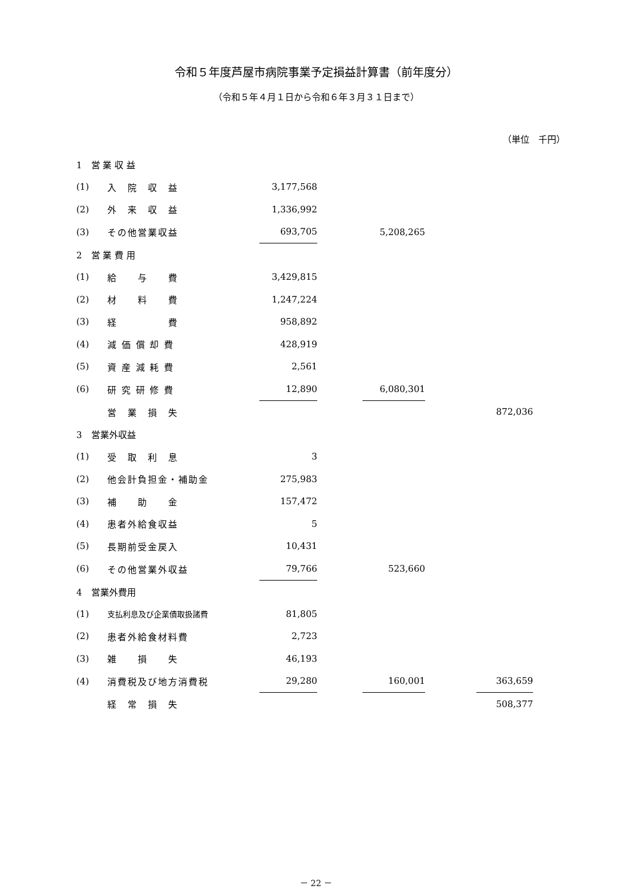令和５年度芦屋市病院事業予定損益計算書（前年度分）
（令和５年４月１日から令和６年３月３１日まで）
（単位　千円）
| 1 営 業 収 益 | | | | | | |
| (1) | 入 院 収 益 | 3,177,568 | | | | |
| (2) | 外 来 収 益 | 1,336,992 | | | | |
| (3) | その他営業収益 | 693,705 | | 5,208,265 | | |
| 2 営 業 費 用 | | | | | | |
| (1) | 給 与 費 | 3,429,815 | | | | |
| (2) | 材 料 費 | 1,247,224 | | | | |
| (3) | 経 費 | 958,892 | | | | |
| (4) | 減 価 償 却 費 | 428,919 | | | | |
| (5) | 資 産 減 耗 費 | 2,561 | | | | |
| (6) | 研 究 研 修 費 | 12,890 | | 6,080,301 | | |
| | 営 業 損 失 | | | | | 872,036 |
| 3 営業外収益 | | | | | | |
| (1) | 受 取 利 息 | 3 | | | | |
| (2) | 他会計負担金・補助金 | 275,983 | | | | |
| (3) | 補 助 金 | 157,472 | | | | |
| (4) | 患者外給食収益 | 5 | | | | |
| (5) | 長期前受金戻入 | 10,431 | | | | |
| (6) | その他営業外収益 | 79,766 | | 523,660 | | |
| 4 営業外費用 | | | | | | |
| (1) | 支払利息及び企業債取扱諸費 | 81,805 | | | | |
| (2) | 患者外給食材料費 | 2,723 | | | | |
| (3) | 雑 損 失 | 46,193 | | | | |
| (4) | 消費税及び地方消費税 | 29,280 | | 160,001 | | 363,659 |
| | 経 常 損 失 | | | | | 508,377 |
－ 22 －